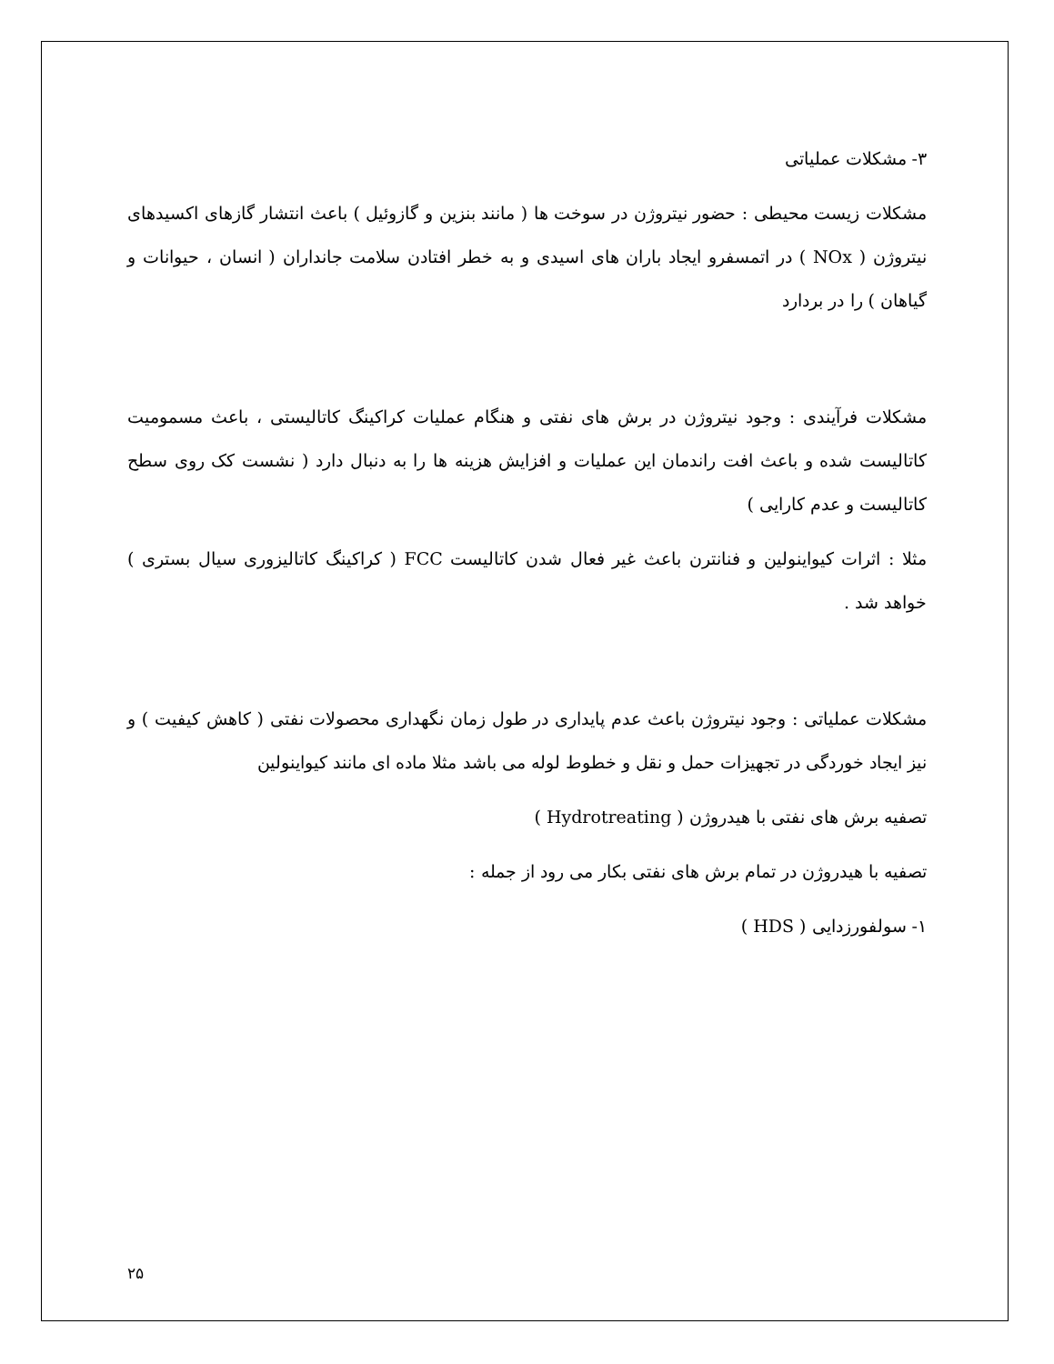۳- مشکلات عملیاتی
مشکلات زیست محیطی : حضور نیتروژن در سوخت ها ( مانند بنزین و گازوئیل ) باعث انتشار گازهای اکسیدهای نیتروژن ( NOx ) در اتمسفرو ایجاد باران های اسیدی و به خطر افتادن سلامت جانداران ( انسان ، حیوانات و گیاهان ) را در بردارد
مشکلات فرآیندی : وجود نیتروژن در برش های نفتی و هنگام عملیات کراکینگ کاتالیستی ، باعث مسمومیت کاتالیست شده و باعث افت راندمان این عملیات و افزایش هزینه ها را به دنبال دارد ( نشست کک روی سطح کاتالیست و عدم کارایی )
مثلا : اثرات کیواینولین و فنانترن باعث غیر فعال شدن کاتالیست FCC ( کراکینگ کاتالیزوری سیال بستری ) خواهد شد .
مشکلات عملیاتی : وجود نیتروژن باعث عدم پایداری در طول زمان نگهداری محصولات نفتی ( کاهش کیفیت ) و نیز ایجاد خوردگی در تجهیزات حمل و نقل و خطوط لوله می باشد مثلا ماده ای مانند کیواینولین
تصفیه برش های نفتی با هیدروژن ( Hydrotreating )
تصفیه با هیدروژن در تمام برش های نفتی بکار می رود از جمله :
۱- سولفورزدایی ( HDS )
۲۵